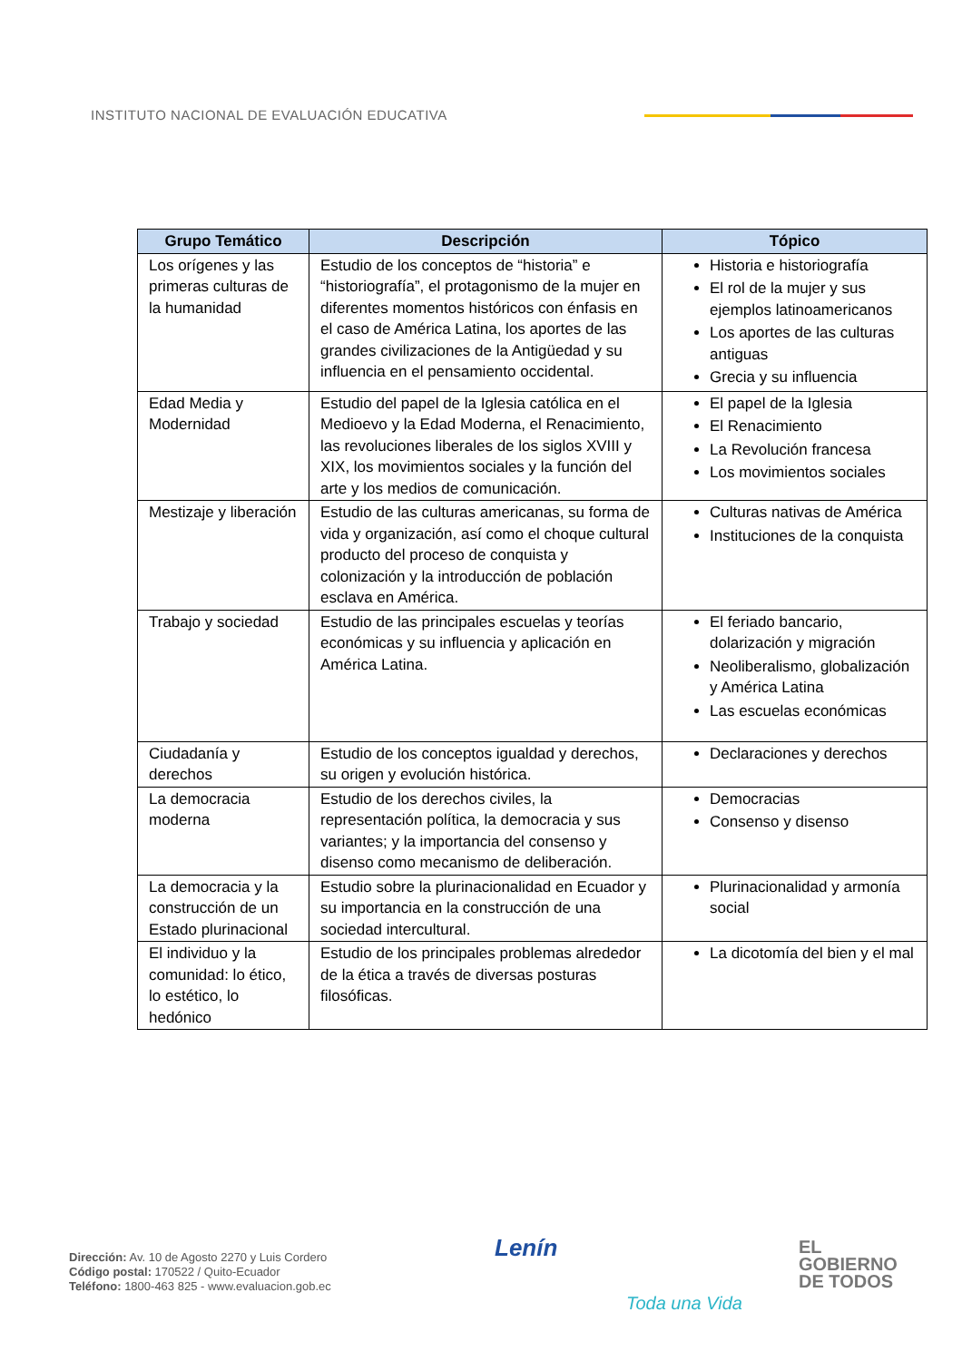INSTITUTO NACIONAL DE EVALUACIÓN EDUCATIVA
| Grupo Temático | Descripción | Tópico |
| --- | --- | --- |
| Los orígenes y las primeras culturas de la humanidad | Estudio de los conceptos de “historia” e “historiografía”, el protagonismo de la mujer en diferentes momentos históricos con énfasis en el caso de América Latina, los aportes de las grandes civilizaciones de la Antigüedad y su influencia en el pensamiento occidental. | Historia e historiografía El rol de la mujer y sus ejemplos latinoamericanos Los aportes de las culturas antiguas Grecia y su influencia |
| Edad Media y Modernidad | Estudio del papel de la Iglesia católica en el Medioevo y la Edad Moderna, el Renacimiento, las revoluciones liberales de los siglos XVIII y XIX, los movimientos sociales y la función del arte y los medios de comunicación. | El papel de la Iglesia El Renacimiento La Revolución francesa Los movimientos sociales |
| Mestizaje y liberación | Estudio de las culturas americanas, su forma de vida y organización, así como el choque cultural producto del proceso de conquista y colonización y la introducción de población esclava en América. | Culturas nativas de América Instituciones de la conquista |
| Trabajo y sociedad | Estudio de las principales escuelas y teorías económicas y su influencia y aplicación en América Latina. | El feriado bancario, dolarización y migración Neoliberalismo, globalización y América Latina Las escuelas económicas |
| Ciudadanía y derechos | Estudio de los conceptos igualdad y derechos, su origen y evolución histórica. | Declaraciones y derechos |
| La democracia moderna | Estudio de los derechos civiles, la representación política, la democracia y sus variantes; y la importancia del consenso y disenso como mecanismo de deliberación. | Democracias Consenso y disenso |
| La democracia y la construcción de un Estado plurinacional | Estudio sobre la plurinacionalidad en Ecuador y su importancia en la construcción de una sociedad intercultural. | Plurinacionalidad y armonía social |
| El individuo y la comunidad: lo ético, lo estético, lo hedónico | Estudio de los principales problemas alrededor de la ética a través de diversas posturas filosóficas. | La dicotomía del bien y el mal |
Dirección: Av. 10 de Agosto 2270 y Luis Cordero
Código postal: 170522 / Quito-Ecuador
Teléfono: 1800-463 825 - www.evaluacion.gob.ec
Lenín
Toda una Vida
EL
GOBIERNO
DE TODOS